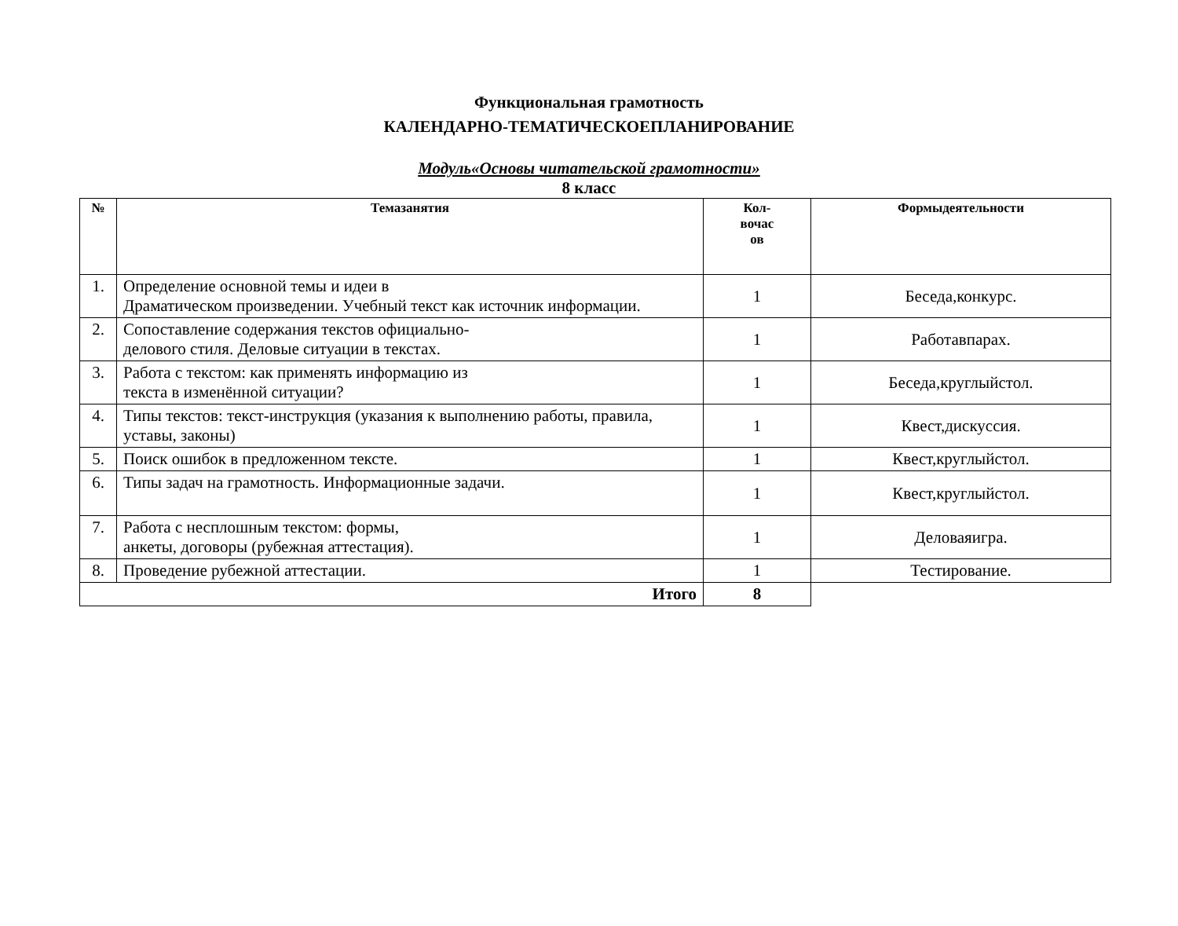Функциональная грамотность
КАЛЕНДАРНО-ТЕМАТИЧЕСКОЕПЛАНИРОВАНИЕ
Модуль«Основы читательской грамотности»
8 класс
| № | Темазанятия | Кол- вочас ов | Формыдеятельности |
| --- | --- | --- | --- |
| 1. | Определение основной темы и идеи в Драматическом произведении. Учебный текст как источник информации. | 1 | Беседа,конкурс. |
| 2. | Сопоставление содержания текстов официально- делового стиля. Деловые ситуации в текстах. | 1 | Работавпарах. |
| 3. | Работа с текстом: как применять информацию из текста в изменённой ситуации? | 1 | Беседа,круглыйстол. |
| 4. | Типы текстов: текст-инструкция (указания к выполнению работы, правила, уставы, законы) | 1 | Квест,дискуссия. |
| 5. | Поиск ошибок в предложенном тексте. | 1 | Квест,круглыйстол. |
| 6. | Типы задач на грамотность. Информационные задачи. | 1 | Квест,круглыйстол. |
| 7. | Работа с несплошным текстом: формы, анкеты, договоры (рубежная аттестация). | 1 | Деловаяигра. |
| 8. | Проведение рубежной аттестации. | 1 | Тестирование. |
| Итого | | 8 | |